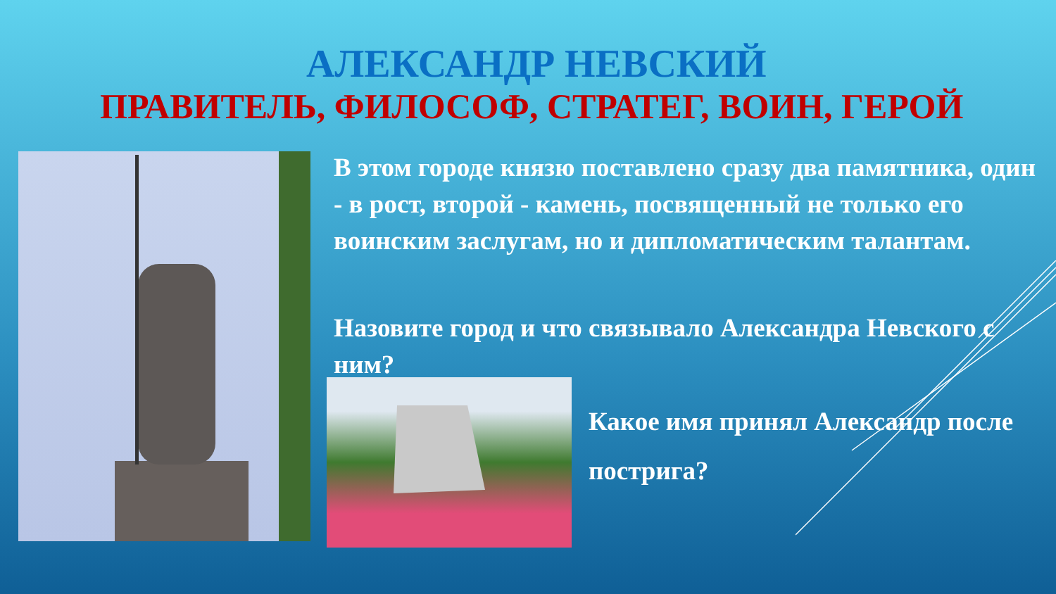АЛЕКСАНДР НЕВСКИЙ
ПРАВИТЕЛЬ, ФИЛОСОФ, СТРАТЕГ, ВОИН, ГЕРОЙ
В этом городе князю поставлено сразу два памятника, один - в рост, второй - камень, посвященный не только его воинским заслугам, но и дипломатическим талантам.
Назовите город и что связывало Александра Невского с ним?
Какое имя принял Александр после пострига?